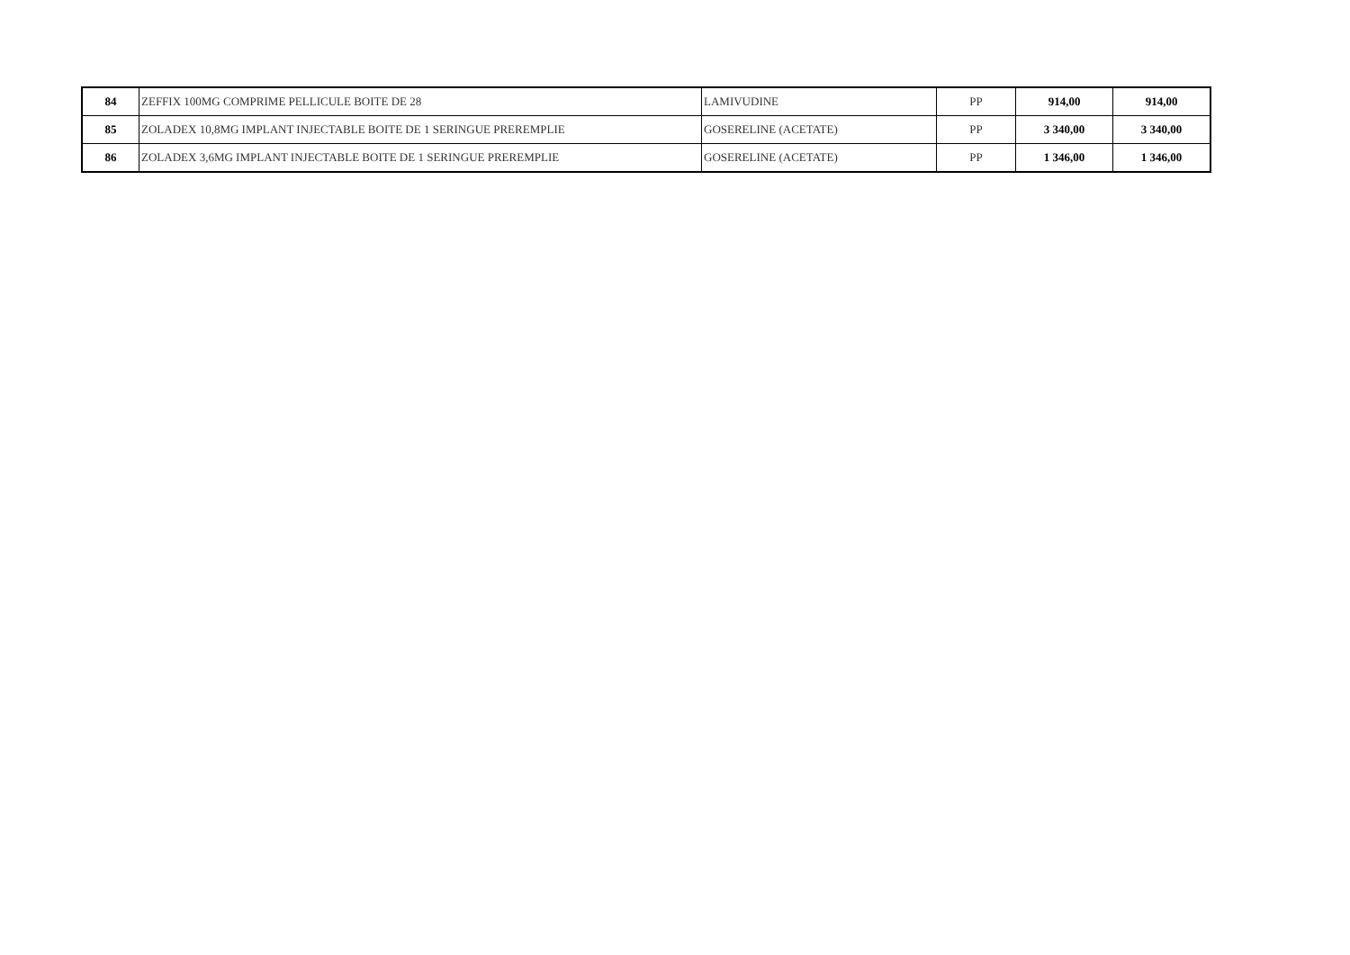| 84 | ZEFFIX 100MG COMPRIME PELLICULE BOITE DE 28 | LAMIVUDINE | PP | 914,00 | 914,00 |
| 85 | ZOLADEX 10,8MG IMPLANT INJECTABLE BOITE DE 1 SERINGUE PREREMPLIE | GOSERELINE (ACETATE) | PP | 3 340,00 | 3 340,00 |
| 86 | ZOLADEX 3,6MG IMPLANT INJECTABLE BOITE DE 1 SERINGUE PREREMPLIE | GOSERELINE (ACETATE) | PP | 1 346,00 | 1 346,00 |